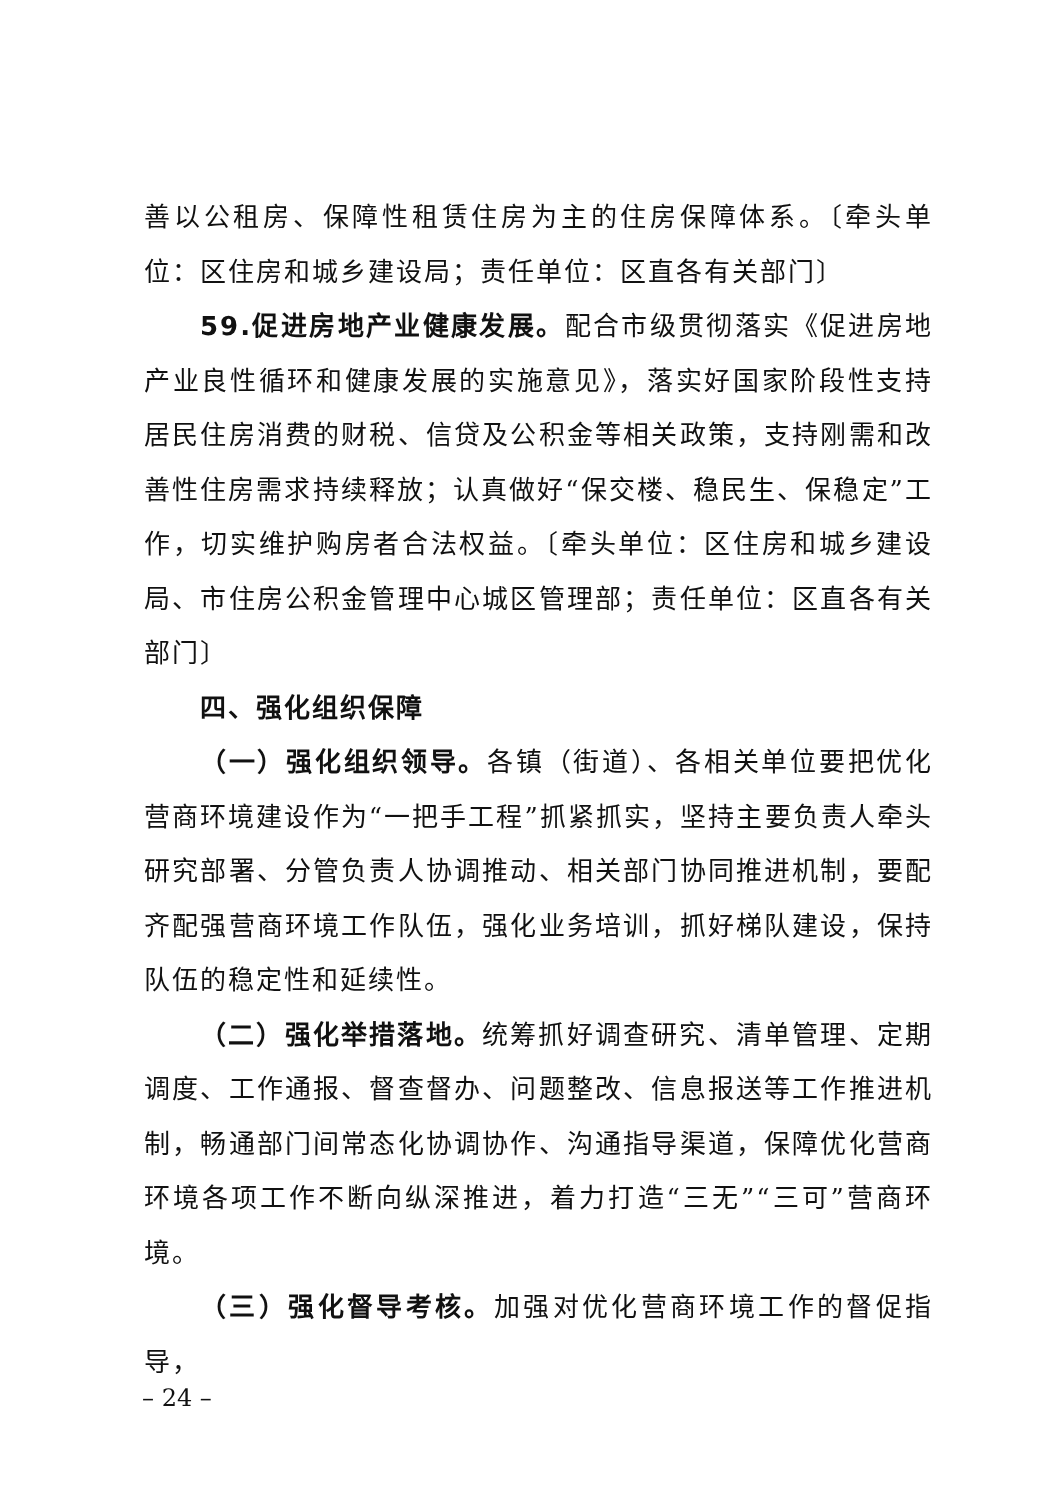善以公租房、保障性租赁住房为主的住房保障体系。〔牵头单位：区住房和城乡建设局；责任单位：区直各有关部门〕
59.促进房地产业健康发展。配合市级贯彻落实《促进房地产业良性循环和健康发展的实施意见》，落实好国家阶段性支持居民住房消费的财税、信贷及公积金等相关政策，支持刚需和改善性住房需求持续释放；认真做好“保交楼、稳民生、保稳定”工作，切实维护购房者合法权益。〔牵头单位：区住房和城乡建设局、市住房公积金管理中心城区管理部；责任单位：区直各有关部门〕
四、强化组织保障
（一）强化组织领导。各镇（街道）、各相关单位要把优化营商环境建设作为“一把手工程”抓紧抓实，坚持主要负责人牵头研究部署、分管负责人协调推动、相关部门协同推进机制，要配齐配强营商环境工作队伍，强化业务培训，抓好梯队建设，保持队伍的稳定性和延续性。
（二）强化举措落地。统筹抓好调查研究、清单管理、定期调度、工作通报、督查督办、问题整改、信息报送等工作推进机制，畅通部门间常态化协调协作、沟通指导渠道，保障优化营商环境各项工作不断向纵深推进，着力打造“三无”“三可”营商环境。
（三）强化督导考核。加强对优化营商环境工作的督促指导，
– 24 –